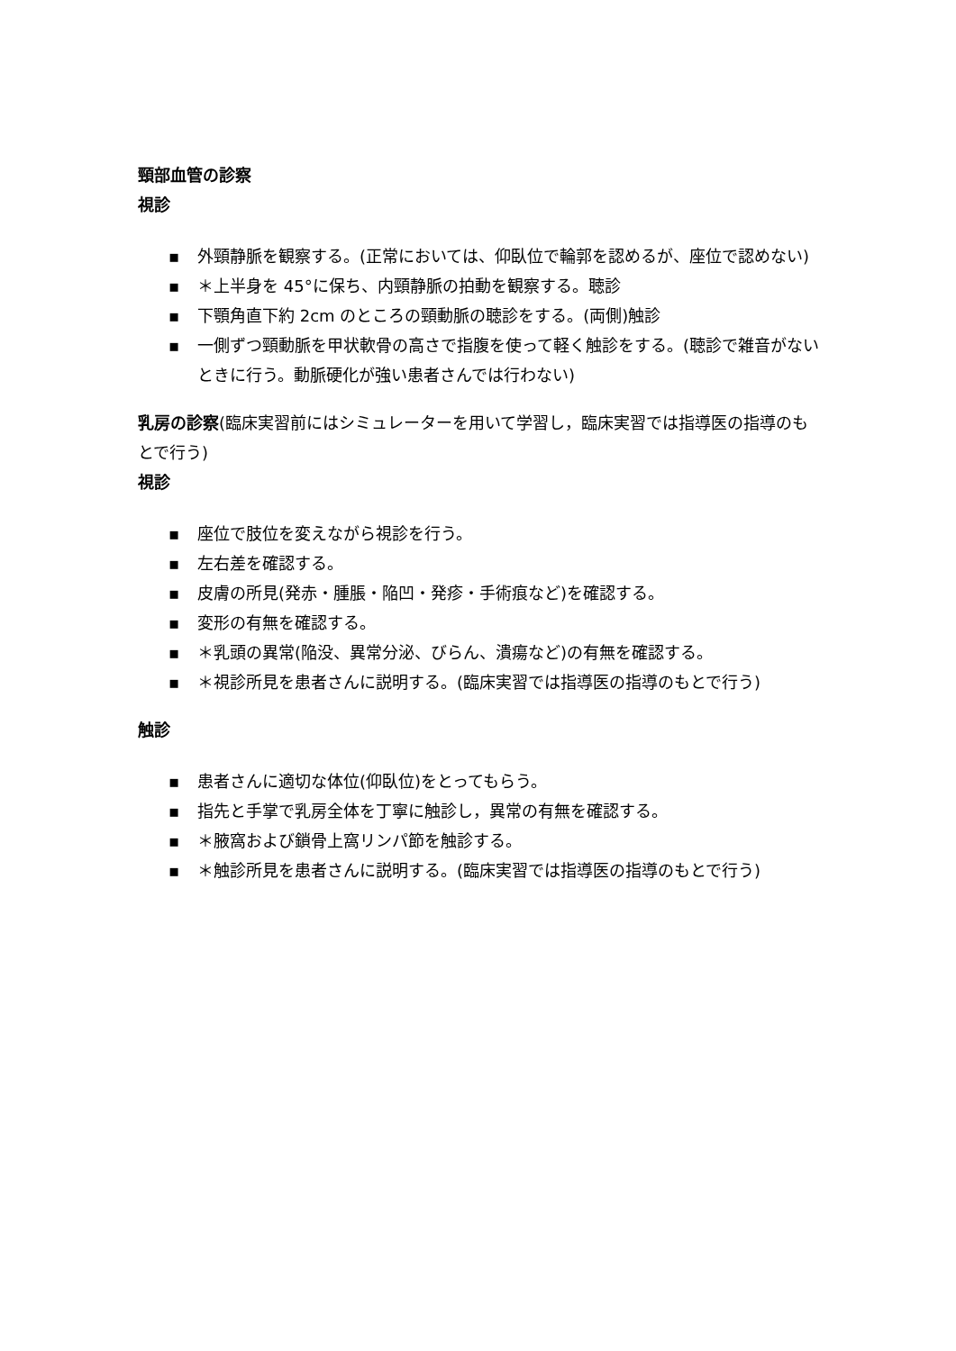頸部血管の診察
視診
▪ 外頸静脈を観察する。(正常においては、仰臥位で輪郭を認めるが、座位で認めない)
▪ ＊上半身を 45°に保ち、内頸静脈の拍動を観察する。聴診
▪ 下顎角直下約 2cm のところの頸動脈の聴診をする。(両側)触診
▪ 一側ずつ頸動脈を甲状軟骨の高さで指腹を使って軽く触診をする。(聴診で雑音がないときに行う。動脈硬化が強い患者さんでは行わない)
乳房の診察(臨床実習前にはシミュレーターを用いて学習し，臨床実習では指導医の指導のもとで行う)
視診
▪ 座位で肢位を変えながら視診を行う。
▪ 左右差を確認する。
▪ 皮膚の所見(発赤・腫脹・陥凹・発疹・手術痕など)を確認する。
▪ 変形の有無を確認する。
▪ ＊乳頭の異常(陥没、異常分泌、びらん、潰瘍など)の有無を確認する。
▪ ＊視診所見を患者さんに説明する。(臨床実習では指導医の指導のもとで行う)
触診
▪ 患者さんに適切な体位(仰臥位)をとってもらう。
▪ 指先と手掌で乳房全体を丁寧に触診し，異常の有無を確認する。
▪ ＊腋窩および鎖骨上窩リンパ節を触診する。
▪ ＊触診所見を患者さんに説明する。(臨床実習では指導医の指導のもとで行う)